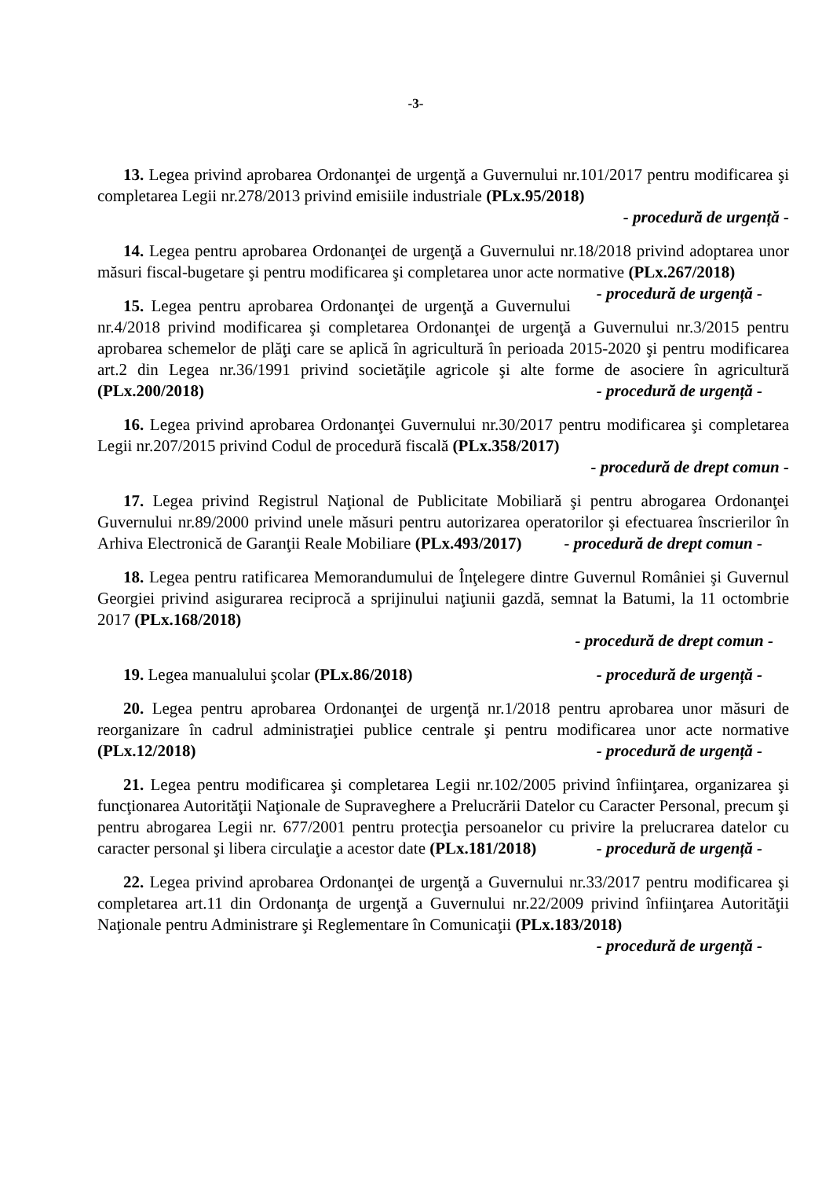-3-
13. Legea privind aprobarea Ordonanţei de urgenţă a Guvernului nr.101/2017 pentru modificarea şi completarea Legii nr.278/2013 privind emisiile industriale (PLx.95/2018)
- procedură de urgență -
14. Legea pentru aprobarea Ordonanţei de urgenţă a Guvernului nr.18/2018 privind adoptarea unor măsuri fiscal-bugetare şi pentru modificarea şi completarea unor acte normative (PLx.267/2018) - procedură de urgență -
15. Legea pentru aprobarea Ordonanţei de urgenţă a Guvernului nr.4/2018 privind modificarea şi completarea Ordonanţei de urgenţă a Guvernului nr.3/2015 pentru aprobarea schemelor de plăţi care se aplică în agricultură în perioada 2015-2020 şi pentru modificarea art.2 din Legea nr.36/1991 privind societăţile agricole şi alte forme de asociere în agricultură (PLx.200/2018) - procedură de urgență -
16. Legea privind aprobarea Ordonanţei Guvernului nr.30/2017 pentru modificarea şi completarea Legii nr.207/2015 privind Codul de procedură fiscală (PLx.358/2017)
- procedură de drept comun -
17. Legea privind Registrul Naţional de Publicitate Mobiliară şi pentru abrogarea Ordonanţei Guvernului nr.89/2000 privind unele măsuri pentru autorizarea operatorilor şi efectuarea înscrierilor în Arhiva Electronică de Garanţii Reale Mobiliare (PLx.493/2017) - procedură de drept comun -
18. Legea pentru ratificarea Memorandumului de Înţelegere dintre Guvernul României şi Guvernul Georgiei privind asigurarea reciprocă a sprijinului naţiunii gazdă, semnat la Batumi, la 11 octombrie 2017 (PLx.168/2018)
- procedură de drept comun -
19. Legea manualului şcolar (PLx.86/2018) - procedură de urgență -
20. Legea pentru aprobarea Ordonanţei de urgenţă nr.1/2018 pentru aprobarea unor măsuri de reorganizare în cadrul administraţiei publice centrale şi pentru modificarea unor acte normative (PLx.12/2018) - procedură de urgență -
21. Legea pentru modificarea şi completarea Legii nr.102/2005 privind înfiinţarea, organizarea şi funcţionarea Autorităţii Naţionale de Supraveghere a Prelucrării Datelor cu Caracter Personal, precum şi pentru abrogarea Legii nr. 677/2001 pentru protecţia persoanelor cu privire la prelucrarea datelor cu caracter personal şi libera circulaţie a acestor date (PLx.181/2018) - procedură de urgență -
22. Legea privind aprobarea Ordonanţei de urgenţă a Guvernului nr.33/2017 pentru modificarea şi completarea art.11 din Ordonanţa de urgenţă a Guvernului nr.22/2009 privind înfiinţarea Autorităţii Naţionale pentru Administrare şi Reglementare în Comunicaţii (PLx.183/2018) - procedură de urgență -